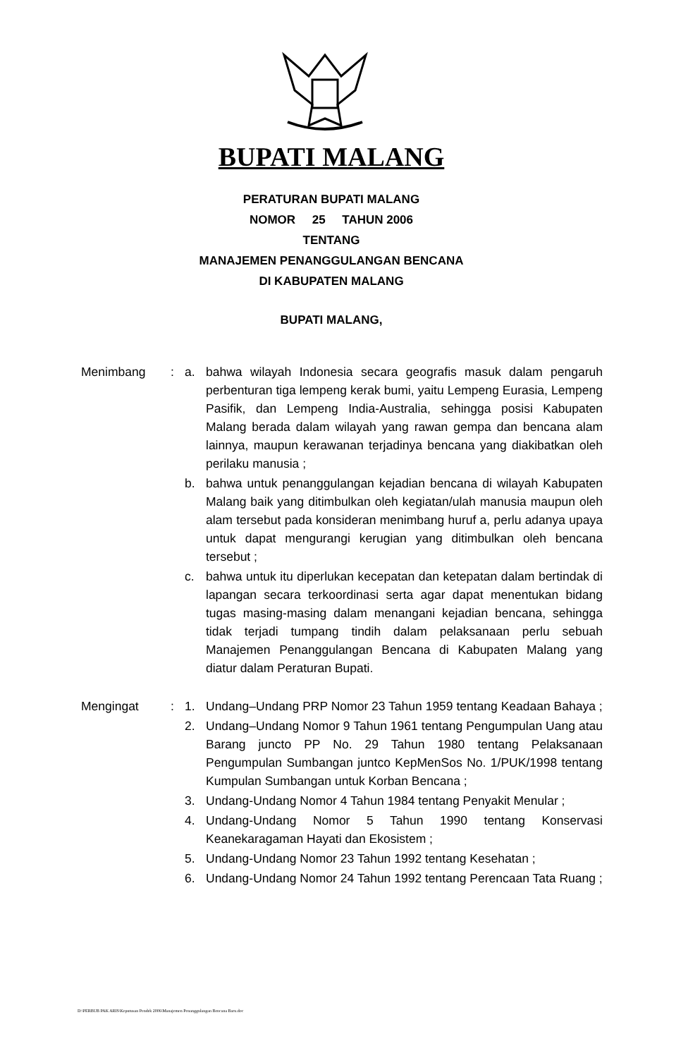BUPATI MALANG
PERATURAN BUPATI MALANG
NOMOR 25 TAHUN 2006
TENTANG
MANAJEMEN PENANGGULANGAN BENCANA
DI KABUPATEN MALANG
BUPATI MALANG,
Menimbang : a. bahwa wilayah Indonesia secara geografis masuk dalam pengaruh perbenturan tiga lempeng kerak bumi, yaitu Lempeng Eurasia, Lempeng Pasifik, dan Lempeng India-Australia, sehingga posisi Kabupaten Malang berada dalam wilayah yang rawan gempa dan bencana alam lainnya, maupun kerawanan terjadinya bencana yang diakibatkan oleh perilaku manusia ;
b. bahwa untuk penanggulangan kejadian bencana di wilayah Kabupaten Malang baik yang ditimbulkan oleh kegiatan/ulah manusia maupun oleh alam tersebut pada konsideran menimbang huruf a, perlu adanya upaya untuk dapat mengurangi kerugian yang ditimbulkan oleh bencana tersebut ;
c. bahwa untuk itu diperlukan kecepatan dan ketepatan dalam bertindak di lapangan secara terkoordinasi serta agar dapat menentukan bidang tugas masing-masing dalam menangani kejadian bencana, sehingga tidak terjadi tumpang tindih dalam pelaksanaan perlu sebuah Manajemen Penanggulangan Bencana di Kabupaten Malang yang diatur dalam Peraturan Bupati.
Mengingat : 1. Undang–Undang PRP Nomor 23 Tahun 1959 tentang Keadaan Bahaya ;
2. Undang–Undang Nomor 9 Tahun 1961 tentang Pengumpulan Uang atau Barang juncto PP No. 29 Tahun 1980 tentang Pelaksanaan Pengumpulan Sumbangan juntco KepMenSos No. 1/PUK/1998 tentang Kumpulan Sumbangan untuk Korban Bencana ;
3. Undang-Undang Nomor 4 Tahun 1984 tentang Penyakit Menular ;
4. Undang-Undang Nomor 5 Tahun 1990 tentang Konservasi Keanekaragaman Hayati dan Ekosistem ;
5. Undang-Undang Nomor 23 Tahun 1992 tentang Kesehatan ;
6. Undang-Undang Nomor 24 Tahun 1992 tentang Perencaan Tata Ruang ;
D:\PERBUB PAK ARIS\Keputusan Pendek 2006\Manajemen Penanggulangan Bencana Baru.doc